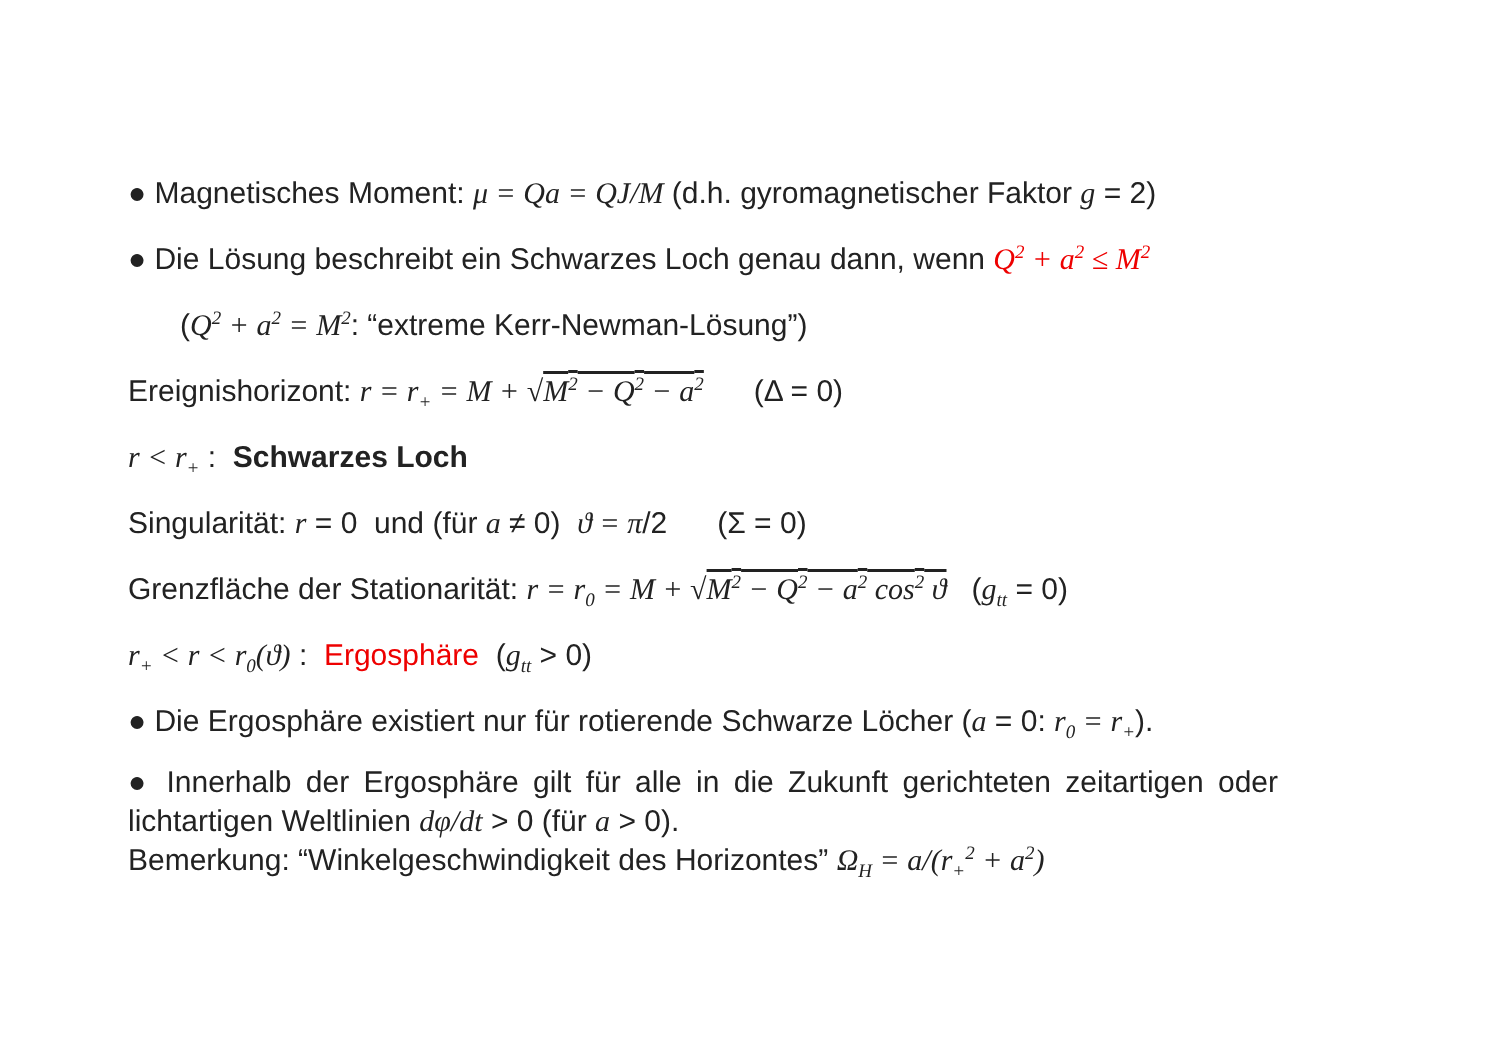● Magnetisches Moment: μ = Qa = QJ/M (d.h. gyromagnetischer Faktor g = 2)
● Die Lösung beschreibt ein Schwarzes Loch genau dann, wenn Q<sup>2</sup> + a<sup>2</sup> ≤ M<sup>2</sup>
(Q<sup>2</sup> + a<sup>2</sup> = M<sup>2</sup>: “extreme Kerr-Newman-Lösung”)
Ereignishorizont: r = r<sub>+</sub> = M + √M<sup>2</sup> − Q<sup>2</sup> − a<sup>2</sup> (Δ = 0)
r < r<sub>+</sub> : Schwarzes Loch
Singularität: r = 0 und (für a ≠ 0) ϑ = π/2 (Σ = 0)
Grenzfläche der Stationarität: r = r<sub>0</sub> = M + √M<sup>2</sup> − Q<sup>2</sup> − a<sup>2</sup> cos<sup>2</sup> ϑ (g<sub>tt</sub> = 0)
r<sub>+</sub> < r < r<sub>0</sub>(ϑ) : Ergosphäre (g<sub>tt</sub> > 0)
● Die Ergosphäre existiert nur für rotierende Schwarze Löcher (a = 0: r<sub>0</sub> = r<sub>+</sub>).
● Innerhalb der Ergosphäre gilt für alle in die Zukunft gerichteten zeitartigen oder lichtartigen Weltlinien dφ/dt > 0 (für a > 0).
Bemerkung: “Winkelgeschwindigkeit des Horizontes” Ω<sub>H</sub> = a/(r<sub>+</sub><sup>2</sup> + a<sup>2</sup>)